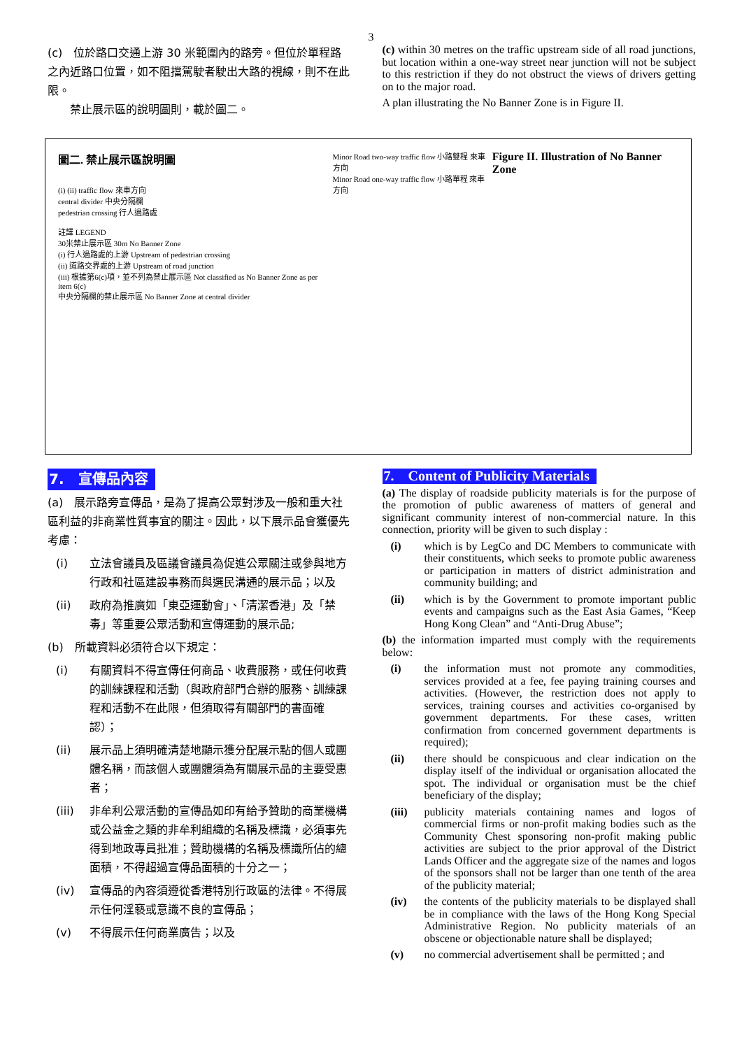3
(c)　位於路口交通上游 30 米範圍內的路旁。但位於單程路之內近路口位置，如不阻擋駕駛者駛出大路的視線，則不在此限。
　　禁止展示區的說明圖則，載於圖二。
(c) within 30 metres on the traffic upstream side of all road junctions, but location within a one-way street near junction will not be subject to this restriction if they do not obstruct the views of drivers getting on to the major road.
A plan illustrating the No Banner Zone is in Figure II.
圖二. 禁止展示區說明圖
(i) (ii) traffic flow 來車方向
central divider 中央分隔欄
pedestrian crossing 行人過路處
註譯 LEGEND
30米禁止展示區 30m No Banner Zone
(i) 行人過路處的上游 Upstream of pedestrian crossing
(ii) 道路交界處的上游 Upstream of road junction
(iii) 根據第6(c)項，並不列為禁止展示區 Not classified as No Banner Zone as per item 6(c)
中央分隔欄的禁止展示區 No Banner Zone at central divider
Minor Road two-way traffic flow 小路雙程 來車方向
Minor Road one-way traffic flow 小路單程 來車方向
Figure II. Illustration of No Banner Zone
7.　宣傳品內容
(a)　展示路旁宣傳品，是為了提高公眾對涉及一般和重大社區利益的非商業性質事宜的關注。因此，以下展示品會獲優先考慮：
(i) 立法會議員及區議會議員為促進公眾關注或參與地方行政和社區建設事務而與選民溝通的展示品；以及
(ii) 政府為推廣如「東亞運動會」、「清潔香港」及「禁毒」等重要公眾活動和宣傳運動的展示品;
(b)　所載資料必須符合以下規定：
(i) 有關資料不得宣傳任何商品、收費服務，或任何收費的訓練課程和活動（與政府部門合辦的服務、訓練課程和活動不在此限，但須取得有關部門的書面確認）；
(ii) 展示品上須明確清楚地顯示獲分配展示點的個人或團體名稱，而該個人或團體須為有關展示品的主要受惠者；
(iii) 非牟利公眾活動的宣傳品如印有給予贊助的商業機構或公益金之類的非牟利組織的名稱及標識，必須事先得到地政專員批准；贊助機構的名稱及標識所佔的總面積，不得超過宣傳品面積的十分之一；
(iv) 宣傳品的內容須遵從香港特別行政區的法律。不得展示任何淫褻或意識不良的宣傳品；
(v) 不得展示任何商業廣告；以及
7.　Content of Publicity Materials
(a) The display of roadside publicity materials is for the purpose of the promotion of public awareness of matters of general and significant community interest of non-commercial nature. In this connection, priority will be given to such display :
(i) which is by LegCo and DC Members to communicate with their constituents, which seeks to promote public awareness or participation in matters of district administration and community building; and
(ii) which is by the Government to promote important public events and campaigns such as the East Asia Games, “Keep Hong Kong Clean” and “Anti-Drug Abuse”;
(b) the information imparted must comply with the requirements below:
(i) the information must not promote any commodities, services provided at a fee, fee paying training courses and activities. (However, the restriction does not apply to services, training courses and activities co-organised by government departments. For these cases, written confirmation from concerned government departments is required);
(ii) there should be conspicuous and clear indication on the display itself of the individual or organisation allocated the spot. The individual or organisation must be the chief beneficiary of the display;
(iii) publicity materials containing names and logos of commercial firms or non-profit making bodies such as the Community Chest sponsoring non-profit making public activities are subject to the prior approval of the District Lands Officer and the aggregate size of the names and logos of the sponsors shall not be larger than one tenth of the area of the publicity material;
(iv) the contents of the publicity materials to be displayed shall be in compliance with the laws of the Hong Kong Special Administrative Region. No publicity materials of an obscene or objectionable nature shall be displayed;
(v) no commercial advertisement shall be permitted ; and